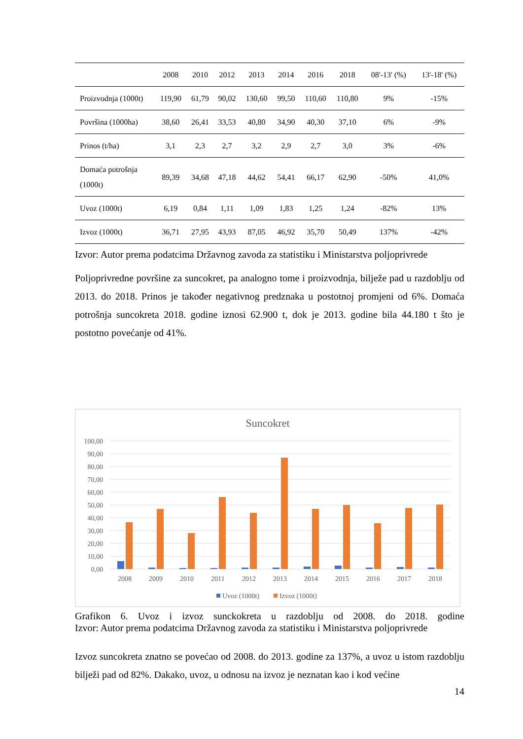| | 2008 | 2010 | 2012 | 2013 | 2014 | 2016 | 2018 | 08'-13' (%) | 13'-18' (%) |
| --- | --- | --- | --- | --- | --- | --- | --- | --- | --- |
| Proizvodnja (1000t) | 119,90 | 61,79 | 90,02 | 130,60 | 99,50 | 110,60 | 110,80 | 9% | -15% |
| Površina (1000ha) | 38,60 | 26,41 | 33,53 | 40,80 | 34,90 | 40,30 | 37,10 | 6% | -9% |
| Prinos (t/ha) | 3,1 | 2,3 | 2,7 | 3,2 | 2,9 | 2,7 | 3,0 | 3% | -6% |
| Domaća potrošnja (1000t) | 89,39 | 34,68 | 47,18 | 44,62 | 54,41 | 66,17 | 62,90 | -50% | 41,0% |
| Uvoz (1000t) | 6,19 | 0,84 | 1,11 | 1,09 | 1,83 | 1,25 | 1,24 | -82% | 13% |
| Izvoz (1000t) | 36,71 | 27,95 | 43,93 | 87,05 | 46,92 | 35,70 | 50,49 | 137% | -42% |
Izvor: Autor prema podatcima Državnog zavoda za statistiku i Ministarstva poljoprivrede
Poljoprivredne površine za suncokret, pa analogno tome i proizvodnja, bilježe pad u razdoblju od 2013. do 2018. Prinos je također negativnog predznaka u postotnoj promjeni od 6%. Domaća potrošnja suncokreta 2018. godine iznosi 62.900 t, dok je 2013. godine bila 44.180 t što je postotno povećanje od 41%.
Suncokret
100,00
90,00
80,00
70,00
60,00
50,00
40,00
30,00
20,00
10,00
0,00
2008
2009
2010
2011
2012
2013
2014
2015
2016
2017
2018
Uvoz (1000t)
Izvoz (1000t)
Grafikon 6. Uvoz i izvoz sunckokreta u razdoblju od 2008. do 2018. godine
Izvor: Autor prema podatcima Državnog zavoda za statistiku i Ministarstva poljoprivrede
Izvoz suncokreta znatno se povećao od 2008. do 2013. godine za 137%, a uvoz u istom razdoblju bilježi pad od 82%. Dakako, uvoz, u odnosu na izvoz je neznatan kao i kod većine
14